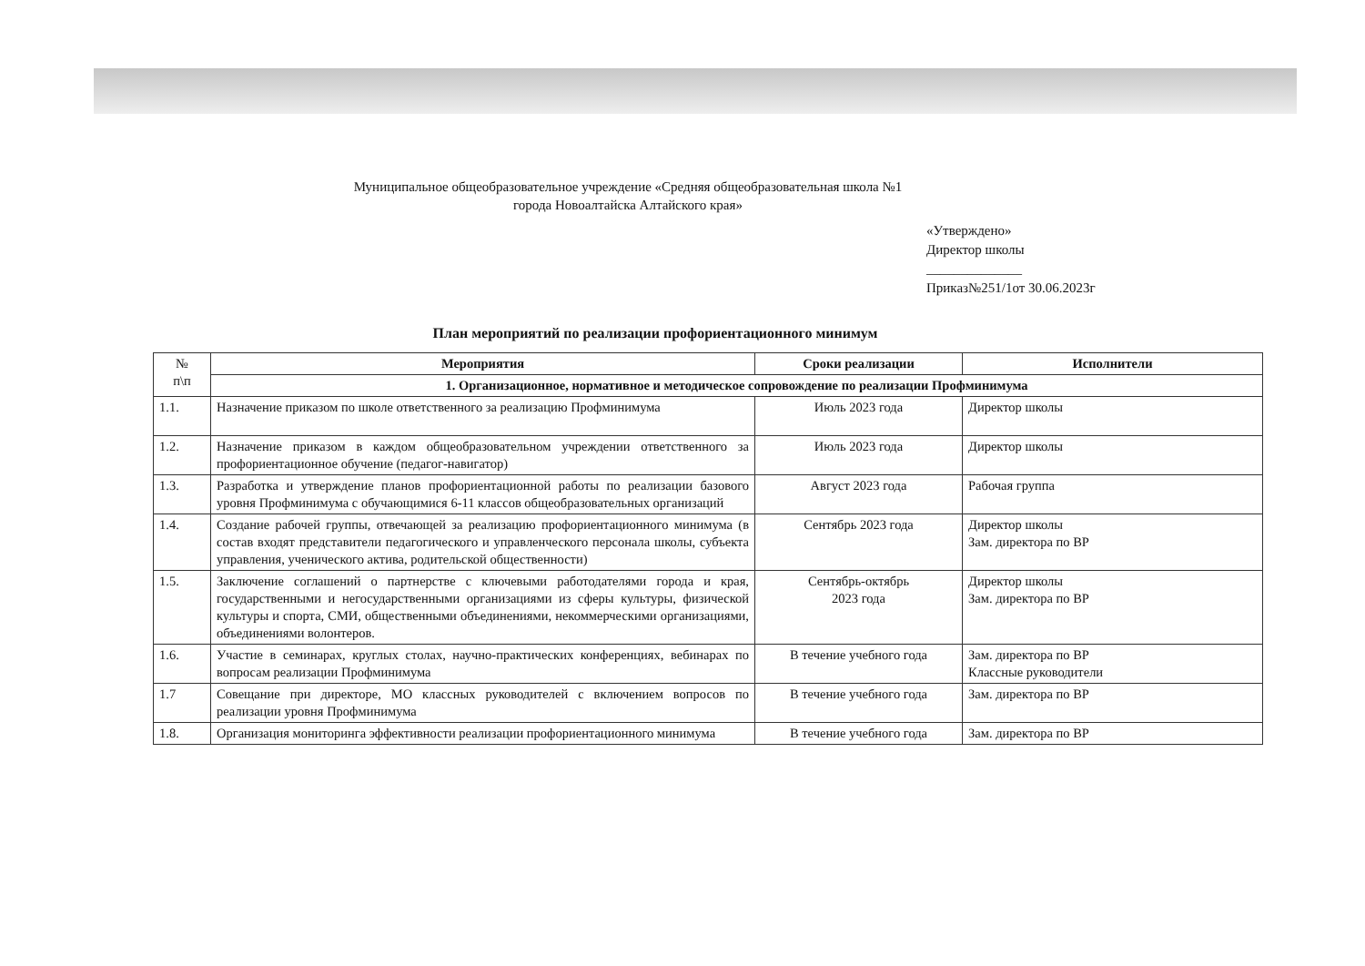Муниципальное общеобразовательное учреждение «Средняя общеобразовательная школа №1
города Новоалтайска Алтайского края»
«Утверждено»
Директор школы
______________
Приказ№251/1от 30.06.2023г
План мероприятий по реализации профориентационного минимум
| № п\п | Мероприятия | Сроки реализации | Исполнители |
| --- | --- | --- | --- |
| | 1. Организационное, нормативное и методическое сопровождение по реализации Профминимума | | |
| 1.1. | Назначение приказом по школе ответственного за реализацию Профминимума | Июль 2023 года | Директор школы |
| 1.2. | Назначение приказом в каждом общеобразовательном учреждении ответственного за профориентационное обучение (педагог-навигатор) | Июль 2023 года | Директор школы |
| 1.3. | Разработка и утверждение планов профориентационной работы по реализации базового уровня Профминимума с обучающимися 6-11 классов общеобразовательных организаций | Август 2023 года | Рабочая группа |
| 1.4. | Создание рабочей группы, отвечающей за реализацию профориентационного минимума (в состав входят представители педагогического и управленческого персонала школы, субъекта управления, ученического актива, родительской общественности) | Сентябрь 2023 года | Директор школы Зам. директора по ВР |
| 1.5. | Заключение соглашений о партнерстве с ключевыми работодателями города и края, государственными и негосударственными организациями из сферы культуры, физической культуры и спорта, СМИ, общественными объединениями, некоммерческими организациями, объединениями волонтеров. | Сентябрь-октябрь 2023 года | Директор школы Зам. директора по ВР |
| 1.6. | Участие в семинарах, круглых столах, научно-практических конференциях, вебинарах по вопросам реализации Профминимума | В течение учебного года | Зам. директора по ВР Классные руководители |
| 1.7 | Совещание при директоре, МО классных руководителей с включением вопросов по реализации уровня Профминимума | В течение учебного года | Зам. директора по ВР |
| 1.8. | Организация мониторинга эффективности реализации профориентационного минимума | В течение учебного года | Зам. директора по ВР |